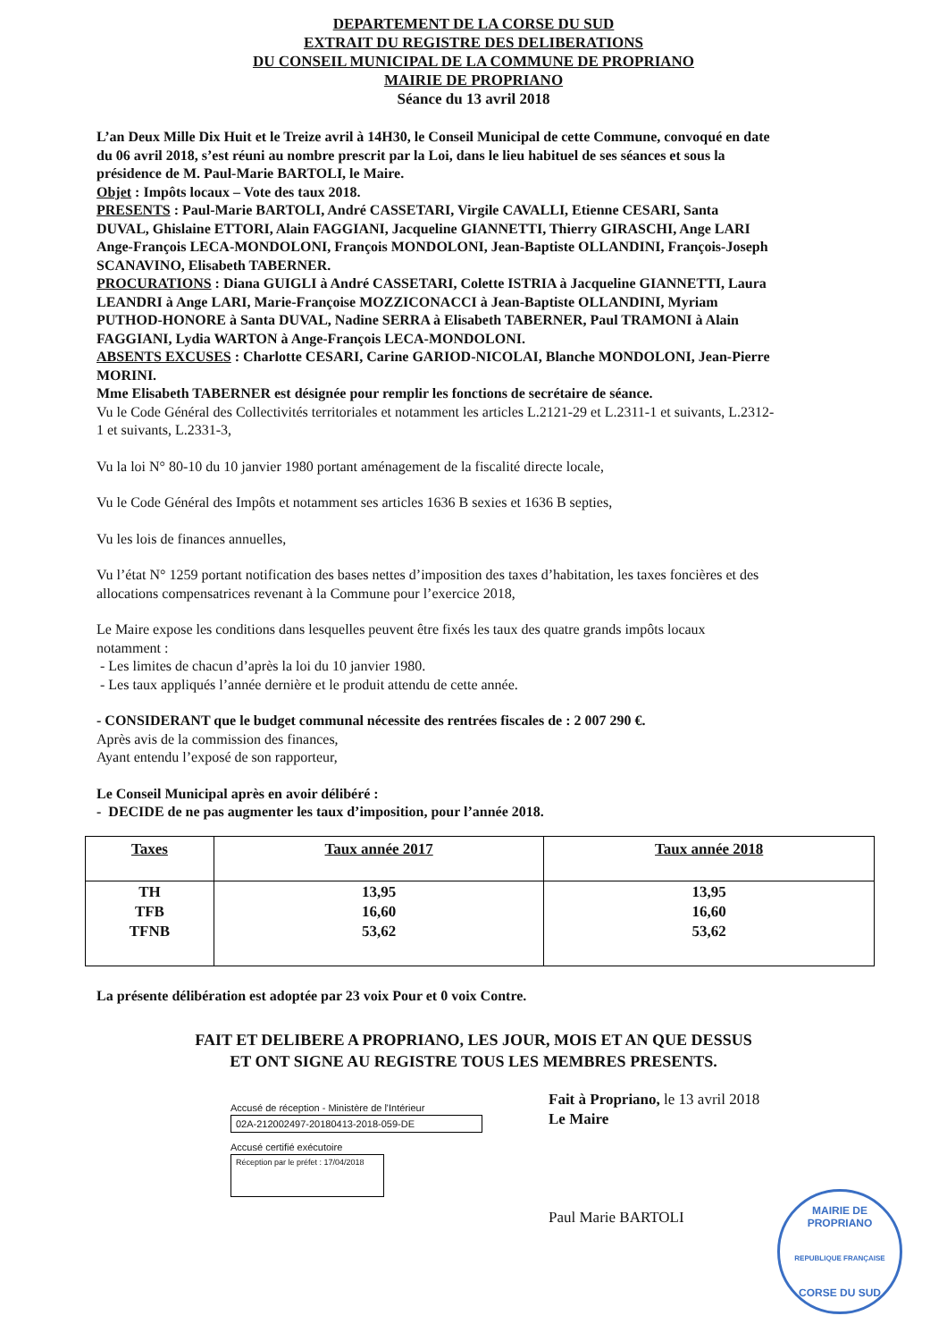DEPARTEMENT DE LA CORSE DU SUD
EXTRAIT DU REGISTRE DES DELIBERATIONS
DU CONSEIL MUNICIPAL DE LA COMMUNE DE PROPRIANO
MAIRIE DE PROPRIANO
Séance du 13 avril 2018
L’an Deux Mille Dix Huit et le Treize avril à 14H30, le Conseil Municipal de cette Commune, convoqué en date
du 06 avril 2018, s’est réuni au nombre prescrit par la Loi, dans le lieu habituel de ses séances et sous la
présidence de M. Paul-Marie BARTOLI, le Maire.
Objet : Impôts locaux – Vote des taux 2018.
PRESENTS : Paul-Marie BARTOLI, André CASSETARI, Virgile CAVALLI, Etienne CESARI, Santa
DUVAL, Ghislaine ETTORI, Alain FAGGIANI, Jacqueline GIANNETTI, Thierry GIRASCHI, Ange LARI
Ange-François LECA-MONDOLONI, François MONDOLONI, Jean-Baptiste OLLANDINI, François-Joseph
SCANAVINO, Elisabeth TABERNER.
PROCURATIONS : Diana GUIGLI à André CASSETARI, Colette ISTRIA à Jacqueline GIANNETTI, Laura
LEANDRI à Ange LARI, Marie-Françoise MOZZICONACCI à Jean-Baptiste OLLANDINI, Myriam
PUTHOD-HONORE à Santa DUVAL, Nadine SERRA à Elisabeth TABERNER, Paul TRAMONI à Alain
FAGGIANI, Lydia WARTON à Ange-François LECA-MONDOLONI.
ABSENTS EXCUSES : Charlotte CESARI, Carine GARIOD-NICOLAI, Blanche MONDOLONI, Jean-Pierre
MORINI.
Mme Elisabeth TABERNER est désignée pour remplir les fonctions de secrétaire de séance.
Vu le Code Général des Collectivités territoriales et notamment les articles L.2121-29 et L.2311-1 et suivants, L.2312-
1 et suivants, L.2331-3,
Vu la loi N° 80-10 du 10 janvier 1980 portant aménagement de la fiscalité directe locale,
Vu le Code Général des Impôts et notamment ses articles 1636 B sexies et 1636 B septies,
Vu les lois de finances annuelles,
Vu l’état N° 1259 portant notification des bases nettes d’imposition des taxes d’habitation, les taxes foncières et des
allocations compensatrices revenant à la Commune pour l’exercice 2018,
Le Maire expose les conditions dans lesquelles peuvent être fixés les taux des quatre grands impôts locaux
notamment :
- Les limites de chacun d’après la loi du 10 janvier 1980.
- Les taux appliqués l’année dernière et le produit attendu de cette année.
- CONSIDERANT que le budget communal nécessite des rentrées fiscales de : 2 007 290 €.
Après avis de la commission des finances,
Ayant entendu l’exposé de son rapporteur,
Le Conseil Municipal après en avoir délibéré :
- DECIDE de ne pas augmenter les taux d’imposition, pour l’année 2018.
| Taxes | Taux année 2017 | Taux année 2018 |
| --- | --- | --- |
| TH TFB TFNB | 13,95 16,60 53,62 | 13,95 16,60 53,62 |
La présente délibération est adoptée par 23 voix Pour et 0 voix Contre.
FAIT ET DELIBERE A PROPRIANO, LES JOUR, MOIS ET AN QUE DESSUS
ET ONT SIGNE AU REGISTRE TOUS LES MEMBRES PRESENTS.
Accusé de réception - Ministère de l'Intérieur
02A-212002497-20180413-2018-059-DE
Accusé certifié exécutoire
Réception par le préfet : 17/04/2018
Fait à Propriano, le 13 avril 2018
Le Maire
Paul Marie BARTOLI
MAIRIE DE PROPRIANO
REPUBLIQUE FRANÇAISE
CORSE DU SUD